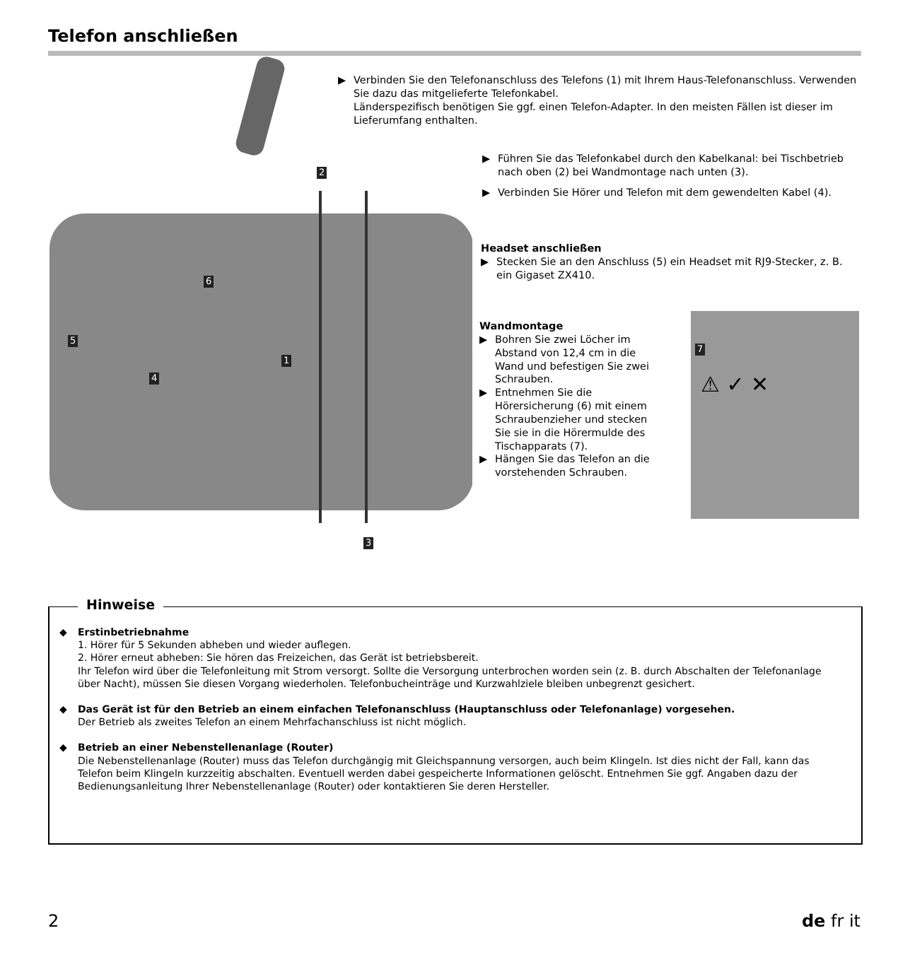Telefon anschließen
2
6
5
1
4
3
▶ Verbinden Sie den Telefonanschluss des Telefons (1) mit Ihrem Haus-Telefonanschluss. Verwenden Sie dazu das mitgelieferte Telefonkabel.
Länderspezifisch benötigen Sie ggf. einen Telefon-Adapter. In den meisten Fällen ist dieser im Lieferumfang enthalten.
▶ Führen Sie das Telefonkabel durch den Kabelkanal: bei Tischbetrieb nach oben (2) bei Wandmontage nach unten (3).
▶ Verbinden Sie Hörer und Telefon mit dem gewendelten Kabel (4).
Headset anschließen
▶ Stecken Sie an den Anschluss (5) ein Headset mit RJ9-Stecker, z. B. ein Gigaset ZX410.
Wandmontage
▶ Bohren Sie zwei Löcher im Abstand von 12,4 cm in die Wand und befestigen Sie zwei Schrauben.
▶ Entnehmen Sie die Hörersicherung (6) mit einem Schraubenzieher und stecken Sie sie in die Hörermulde des Tischapparats (7).
▶ Hängen Sie das Telefon an die vorstehenden Schrauben.
7
⚠ ✓ ✕
Hinweise
◆ Erstinbetriebnahme
1. Hörer für 5 Sekunden abheben und wieder auflegen.
2. Hörer erneut abheben: Sie hören das Freizeichen, das Gerät ist betriebsbereit.
Ihr Telefon wird über die Telefonleitung mit Strom versorgt. Sollte die Versorgung unterbrochen worden sein (z. B. durch Abschalten der Telefonanlage über Nacht), müssen Sie diesen Vorgang wiederholen. Telefonbucheinträge und Kurzwahlziele bleiben unbegrenzt gesichert.
◆ Das Gerät ist für den Betrieb an einem einfachen Telefonanschluss (Hauptanschluss oder Telefonanlage) vorgesehen.
Der Betrieb als zweites Telefon an einem Mehrfachanschluss ist nicht möglich.
◆ Betrieb an einer Nebenstellenanlage (Router)
Die Nebenstellenanlage (Router) muss das Telefon durchgängig mit Gleichspannung versorgen, auch beim Klingeln. Ist dies nicht der Fall, kann das Telefon beim Klingeln kurzzeitig abschalten. Eventuell werden dabei gespeicherte Informationen gelöscht. Entnehmen Sie ggf. Angaben dazu der Bedienungsanleitung Ihrer Nebenstellenanlage (Router) oder kontaktieren Sie deren Hersteller.
2 de fr it